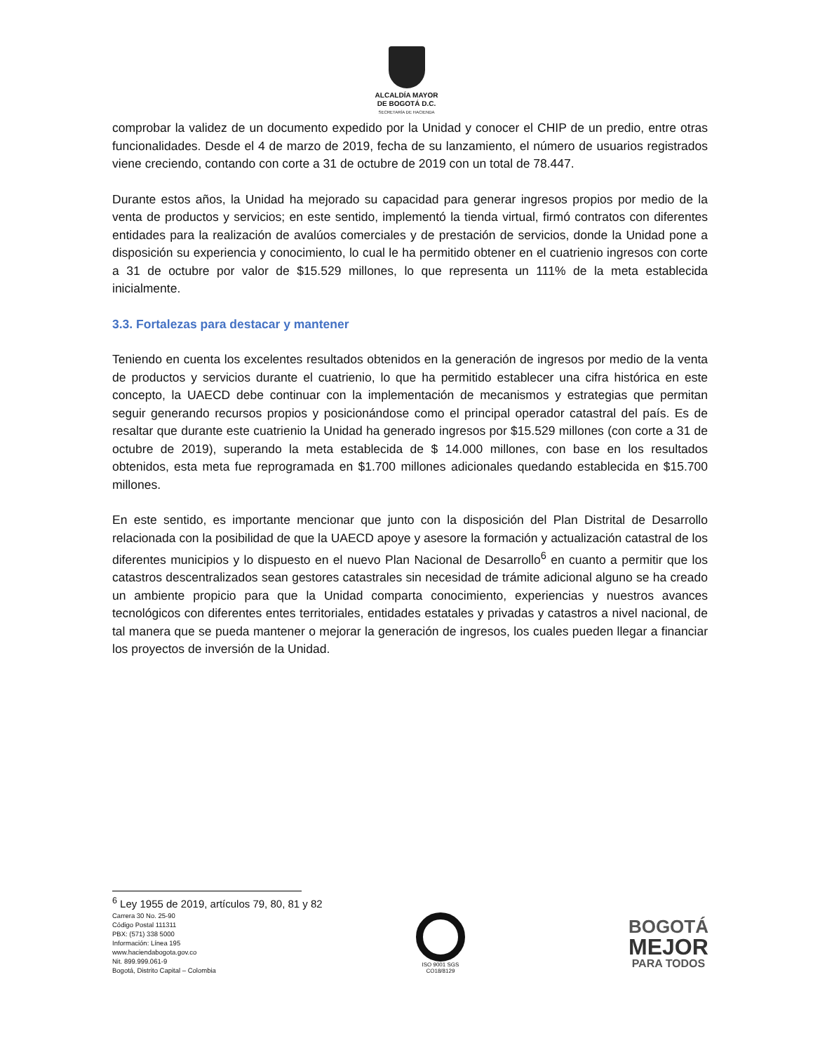ALCALDÍA MAYOR
DE BOGOTÁ D.C.
SECRETARÍA DE HACIENDA
comprobar la validez de un documento expedido por la Unidad y conocer el CHIP de un predio, entre otras funcionalidades. Desde el 4 de marzo de 2019, fecha de su lanzamiento, el número de usuarios registrados viene creciendo, contando con corte a 31 de octubre de 2019 con un total de 78.447.
Durante estos años, la Unidad ha mejorado su capacidad para generar ingresos propios por medio de la venta de productos y servicios; en este sentido, implementó la tienda virtual, firmó contratos con diferentes entidades para la realización de avalúos comerciales y de prestación de servicios, donde la Unidad pone a disposición su experiencia y conocimiento, lo cual le ha permitido obtener en el cuatrienio ingresos con corte a 31 de octubre por valor de $15.529 millones, lo que representa un 111% de la meta establecida inicialmente.
3.3. Fortalezas para destacar y mantener
Teniendo en cuenta los excelentes resultados obtenidos en la generación de ingresos por medio de la venta de productos y servicios durante el cuatrienio, lo que ha permitido establecer una cifra histórica en este concepto, la UAECD debe continuar con la implementación de mecanismos y estrategias que permitan seguir generando recursos propios y posicionándose como el principal operador catastral del país. Es de resaltar que durante este cuatrienio la Unidad ha generado ingresos por $15.529 millones (con corte a 31 de octubre de 2019), superando la meta establecida de $ 14.000 millones, con base en los resultados obtenidos, esta meta fue reprogramada en $1.700 millones adicionales quedando establecida en $15.700 millones.
En este sentido, es importante mencionar que junto con la disposición del Plan Distrital de Desarrollo relacionada con la posibilidad de que la UAECD apoye y asesore la formación y actualización catastral de los diferentes municipios y lo dispuesto en el nuevo Plan Nacional de Desarrollo<sup>6</sup> en cuanto a permitir que los catastros descentralizados sean gestores catastrales sin necesidad de trámite adicional alguno se ha creado un ambiente propicio para que la Unidad comparta conocimiento, experiencias y nuestros avances tecnológicos con diferentes entes territoriales, entidades estatales y privadas y catastros a nivel nacional, de tal manera que se pueda mantener o mejorar la generación de ingresos, los cuales pueden llegar a financiar los proyectos de inversión de la Unidad.
<sup>6</sup> Ley 1955 de 2019, artículos 79, 80, 81 y 82
Carrera 30 No. 25-90
Código Postal 111311
PBX: (571) 338 5000
Información: Línea 195
www.haciendabogota.gov.co
Nit. 899.999.061-9
Bogotá, Distrito Capital – Colombia
ISO 9001 SGS
CO18/8129
BOGOTÁ
MEJOR
PARA TODOS